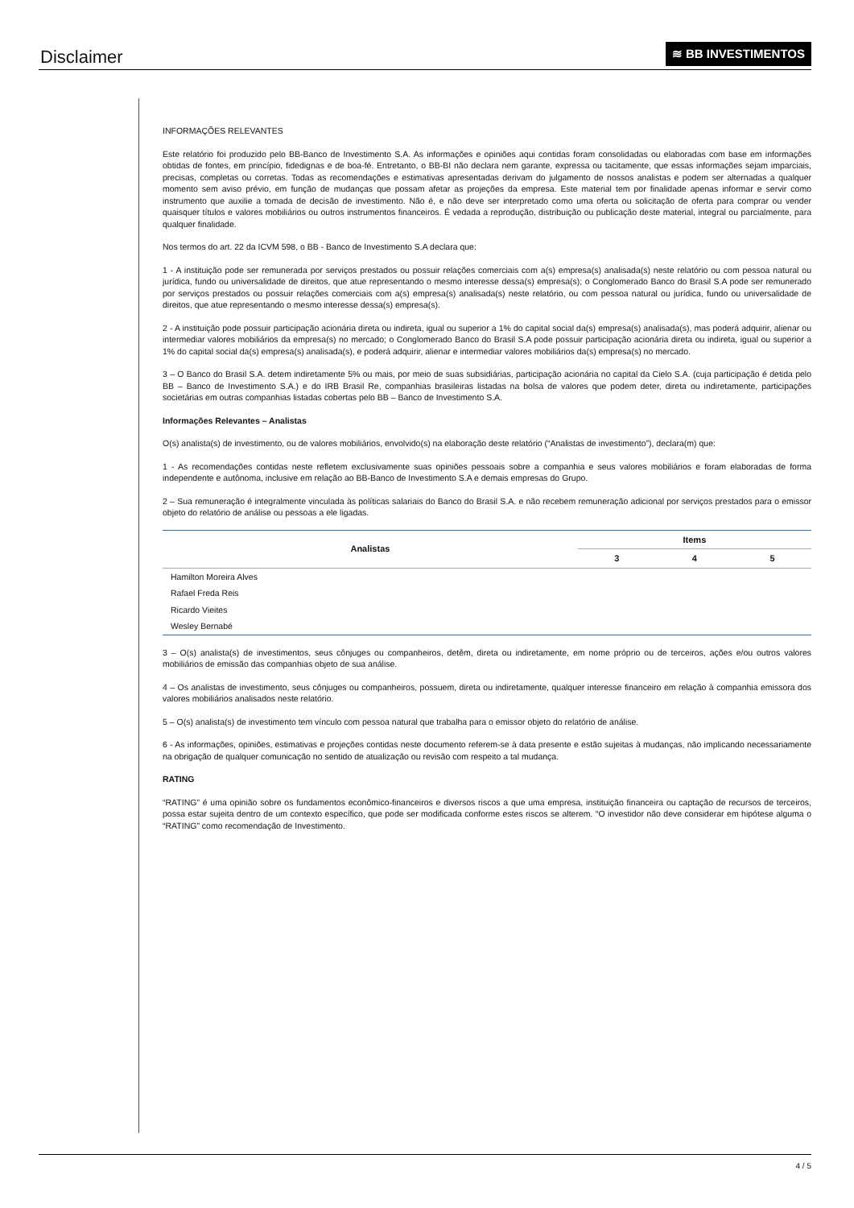Disclaimer
≋ BB INVESTIMENTOS
INFORMAÇÕES RELEVANTES
Este relatório foi produzido pelo BB-Banco de Investimento S.A. As informações e opiniões aqui contidas foram consolidadas ou elaboradas com base em informações obtidas de fontes, em princípio, fidedignas e de boa-fé. Entretanto, o BB-BI não declara nem garante, expressa ou tacitamente, que essas informações sejam imparciais, precisas, completas ou corretas. Todas as recomendações e estimativas apresentadas derivam do julgamento de nossos analistas e podem ser alternadas a qualquer momento sem aviso prévio, em função de mudanças que possam afetar as projeções da empresa. Este material tem por finalidade apenas informar e servir como instrumento que auxilie a tomada de decisão de investimento. Não é, e não deve ser interpretado como uma oferta ou solicitação de oferta para comprar ou vender quaisquer títulos e valores mobiliários ou outros instrumentos financeiros. É vedada a reprodução, distribuição ou publicação deste material, integral ou parcialmente, para qualquer finalidade.
Nos termos do art. 22 da ICVM 598, o BB - Banco de Investimento S.A declara que:
1 - A instituição pode ser remunerada por serviços prestados ou possuir relações comerciais com a(s) empresa(s) analisada(s) neste relatório ou com pessoa natural ou jurídica, fundo ou universalidade de direitos, que atue representando o mesmo interesse dessa(s) empresa(s); o Conglomerado Banco do Brasil S.A pode ser remunerado por serviços prestados ou possuir relações comerciais com a(s) empresa(s) analisada(s) neste relatório, ou com pessoa natural ou jurídica, fundo ou universalidade de direitos, que atue representando o mesmo interesse dessa(s) empresa(s).
2 - A instituição pode possuir participação acionária direta ou indireta, igual ou superior a 1% do capital social da(s) empresa(s) analisada(s), mas poderá adquirir, alienar ou intermediar valores mobiliários da empresa(s) no mercado; o Conglomerado Banco do Brasil S.A pode possuir participação acionária direta ou indireta, igual ou superior a 1% do capital social da(s) empresa(s) analisada(s), e poderá adquirir, alienar e intermediar valores mobiliários da(s) empresa(s) no mercado.
3 – O Banco do Brasil S.A. detem indiretamente 5% ou mais, por meio de suas subsidiárias, participação acionária no capital da Cielo S.A. (cuja participação é detida pelo BB – Banco de Investimento S.A.) e do IRB Brasil Re, companhias brasileiras listadas na bolsa de valores que podem deter, direta ou indiretamente, participações societárias em outras companhias listadas cobertas pelo BB – Banco de Investimento S.A.
Informações Relevantes – Analistas
O(s) analista(s) de investimento, ou de valores mobiliários, envolvido(s) na elaboração deste relatório (“Analistas de investimento”), declara(m) que:
1 - As recomendações contidas neste refletem exclusivamente suas opiniões pessoais sobre a companhia e seus valores mobiliários e foram elaboradas de forma independente e autônoma, inclusive em relação ao BB-Banco de Investimento S.A e demais empresas do Grupo.
2 – Sua remuneração é integralmente vinculada às políticas salariais do Banco do Brasil S.A. e não recebem remuneração adicional por serviços prestados para o emissor objeto do relatório de análise ou pessoas a ele ligadas.
| Analistas | Items | | |
| --- | --- | --- | --- |
| | 3 | 4 | 5 |
| Hamilton Moreira Alves | | | |
| Rafael Freda Reis | | | |
| Ricardo Vieites | | | |
| Wesley Bernabé | | | |
3 – O(s) analista(s) de investimentos, seus cônjuges ou companheiros, detêm, direta ou indiretamente, em nome próprio ou de terceiros, ações e/ou outros valores mobiliários de emissão das companhias objeto de sua análise.
4 – Os analistas de investimento, seus cônjuges ou companheiros, possuem, direta ou indiretamente, qualquer interesse financeiro em relação à companhia emissora dos valores mobiliários analisados neste relatório.
5 – O(s) analista(s) de investimento tem vínculo com pessoa natural que trabalha para o emissor objeto do relatório de análise.
6 - As informações, opiniões, estimativas e projeções contidas neste documento referem-se à data presente e estão sujeitas à mudanças, não implicando necessariamente na obrigação de qualquer comunicação no sentido de atualização ou revisão com respeito a tal mudança.
RATING
“RATING” é uma opinião sobre os fundamentos econômico-financeiros e diversos riscos a que uma empresa, instituição financeira ou captação de recursos de terceiros, possa estar sujeita dentro de um contexto específico, que pode ser modificada conforme estes riscos se alterem. “O investidor não deve considerar em hipótese alguma o “RATING” como recomendação de Investimento.
4 / 5